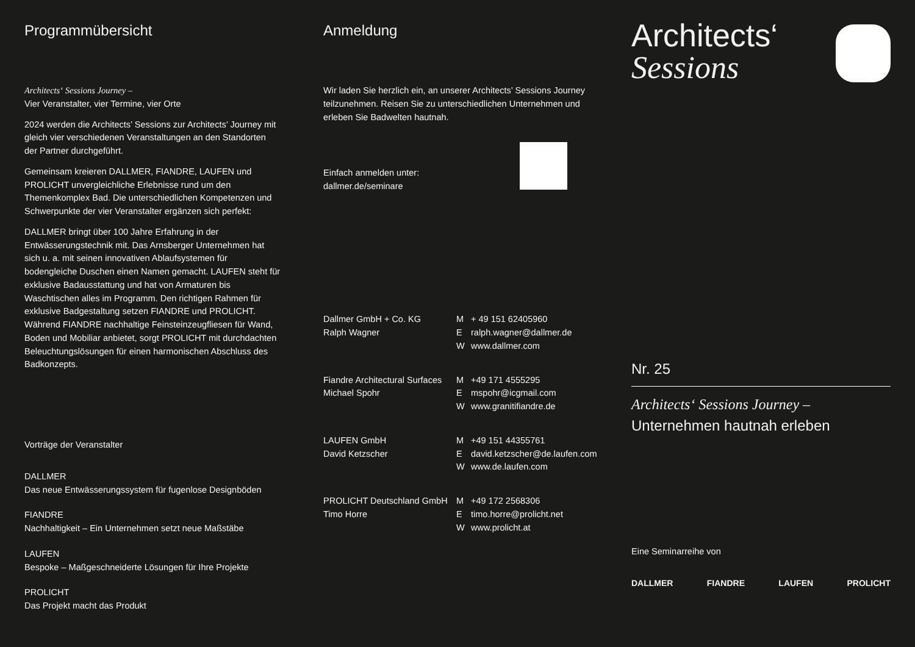Programmübersicht
Architects‘ Sessions Journey –
Vier Veranstalter, vier Termine, vier Orte
2024 werden die Architects’ Sessions zur Architects’ Journey mit gleich vier verschiedenen Veranstaltungen an den Standorten der Partner durchgeführt.
Gemeinsam kreieren DALLMER, FIANDRE, LAUFEN und PROLICHT unvergleichliche Erlebnisse rund um den Themenkomplex Bad. Die unterschiedlichen Kompetenzen und Schwerpunkte der vier Veranstalter ergänzen sich perfekt:
DALLMER bringt über 100 Jahre Erfahrung in der Entwässerungstechnik mit. Das Arnsberger Unternehmen hat sich u. a. mit seinen innovativen Ablaufsystemen für bodengleiche Duschen einen Namen gemacht. LAUFEN steht für exklusive Badausstattung und hat von Armaturen bis Waschtischen alles im Programm. Den richtigen Rahmen für exklusive Badgestaltung setzen FIANDRE und PROLICHT. Während FIANDRE nachhaltige Feinsteinzeugfliesen für Wand, Boden und Mobiliar anbietet, sorgt PROLICHT mit durchdachten Beleuchtungslösungen für einen harmonischen Abschluss des Badkonzepts.
Vorträge der Veranstalter
DALLMER
Das neue Entwässerungssystem für fugenlose Designböden
FIANDRE
Nachhaltigkeit – Ein Unternehmen setzt neue Maßstäbe
LAUFEN
Bespoke – Maßgeschneiderte Lösungen für Ihre Projekte
PROLICHT
Das Projekt macht das Produkt
Anmeldung
Wir laden Sie herzlich ein, an unserer Architects’ Sessions Journey teilzunehmen. Reisen Sie zu unterschiedlichen Unternehmen und erleben Sie Badwelten hautnah.
Einfach anmelden unter:
dallmer.de/seminare
Dallmer GmbH + Co. KG
Ralph Wagner
M + 49 151 62405960
Eralph.wagner@dallmer.de
Wwww.dallmer.com
Fiandre Architectural Surfaces
Michael Spohr
M +49 171 4555295
Emspohr@icgmail.com
Wwww.granitifiandre.de
LAUFEN GmbH
David Ketzscher
M +49 151 44355761
Edavid.ketzscher@de.laufen.com
Wwww.de.laufen.com
PROLICHT Deutschland GmbH
Timo Horre
M +49 172 2568306
Etimo.horre@prolicht.net
Wwww.prolicht.at
Architects‘
Sessions
Nr. 25
Architects‘ Sessions Journey –
Unternehmen hautnah erleben
Eine Seminarreihe von
DALLMER FIANDRE LAUFEN PROLICHT